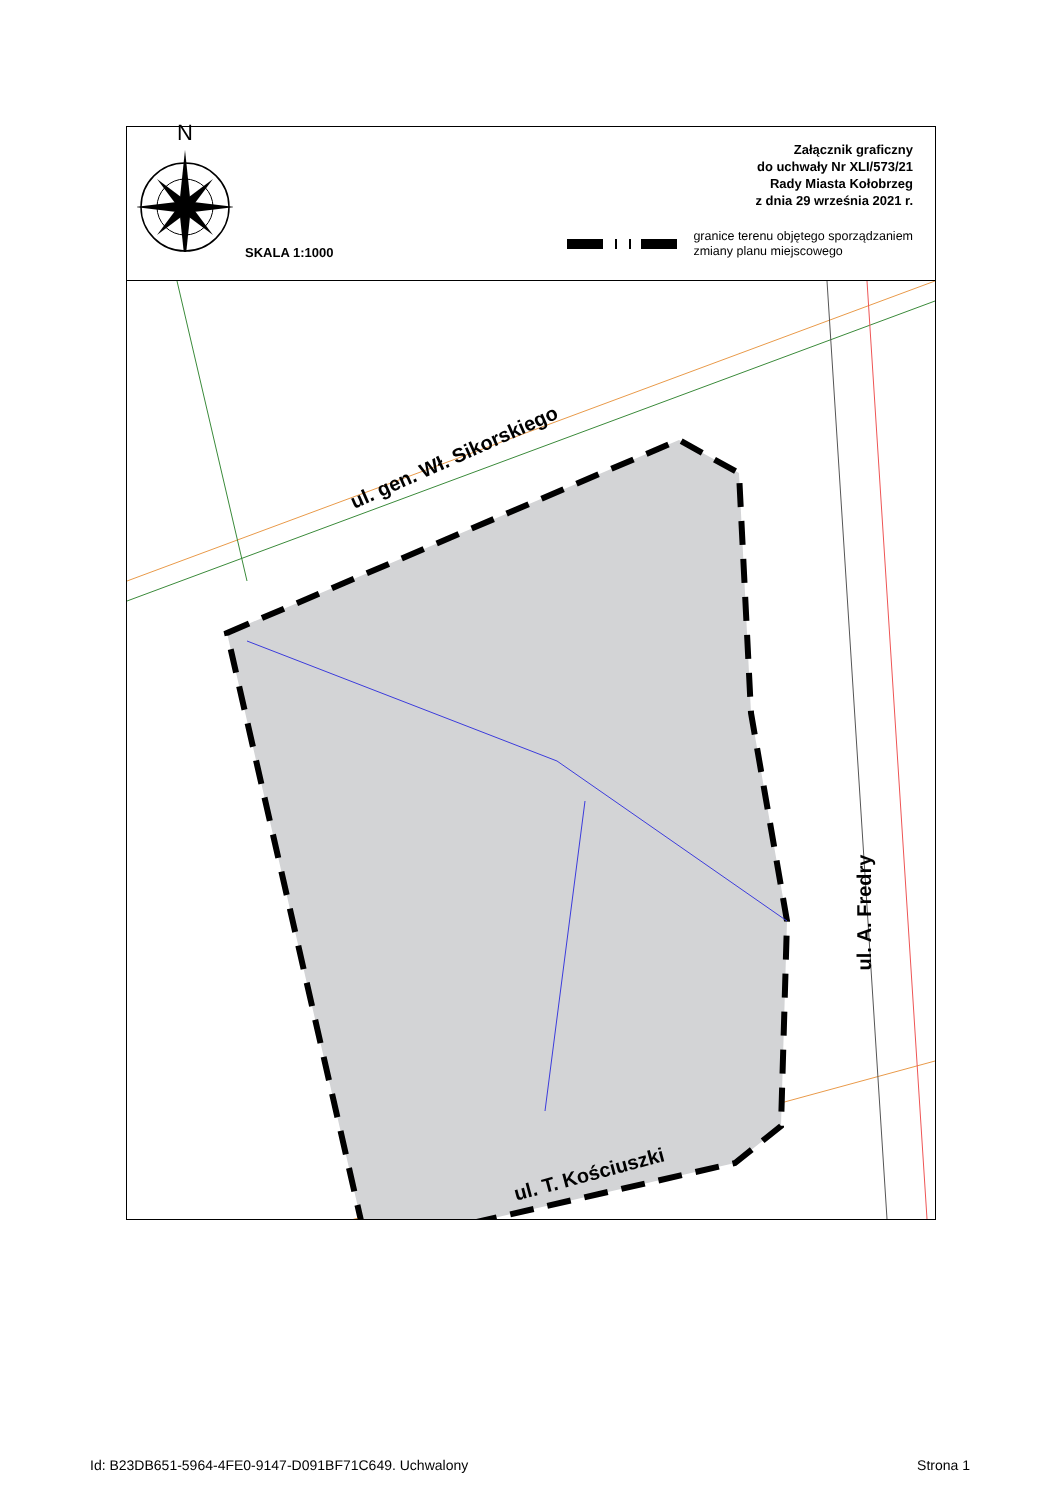N
SKALA 1:1000
Załącznik graficzny
do uchwały Nr XLI/573/21
Rady Miasta Kołobrzeg
z dnia 29 września 2021 r.
granice terenu objętego sporządzaniem
zmiany planu miejscowego
ul. gen. Wł. Sikorskiego
ul. A. Fredry
ul. T. Kościuszki
Id: B23DB651-5964-4FE0-9147-D091BF71C649. Uchwalony Strona 1